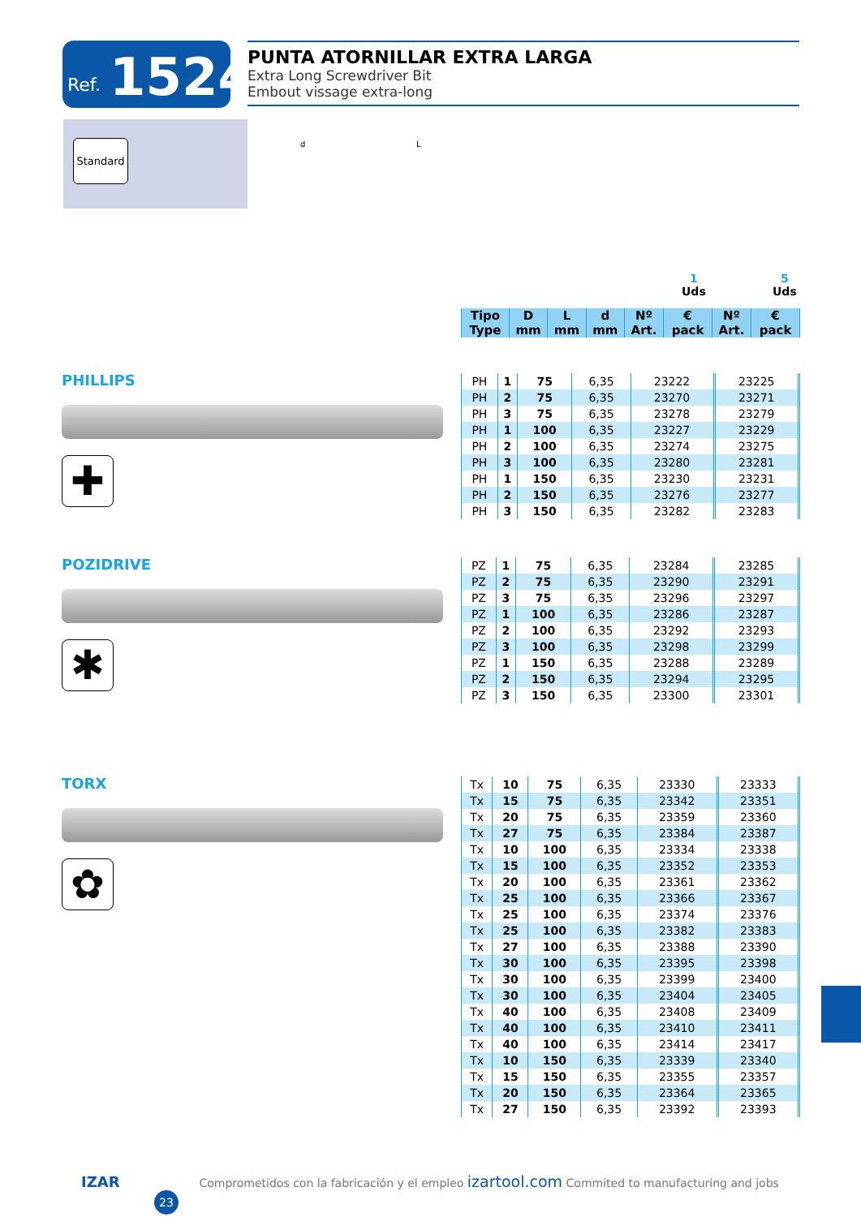Ref. 1524
PUNTA ATORNILLAR EXTRA LARGA
Extra Long Screwdriver Bit
Embout vissage extra-long
Standard
d L
1
Uds
5
Uds
| Tipo Type | D mm | L mm | d mm | Nº Art. | € pack | Nº Art. | € pack |
| --- | --- | --- | --- | --- | --- | --- | --- |
PHILLIPS
✚
POZIDRIVE
✱
TORX
✿
| PH | 1 | 75 | 6,35 | 23222 | | 23225 | |
| PH | 2 | 75 | 6,35 | 23270 | | 23271 | |
| PH | 3 | 75 | 6,35 | 23278 | | 23279 | |
| PH | 1 | 100 | 6,35 | 23227 | | 23229 | |
| PH | 2 | 100 | 6,35 | 23274 | | 23275 | |
| PH | 3 | 100 | 6,35 | 23280 | | 23281 | |
| PH | 1 | 150 | 6,35 | 23230 | | 23231 | |
| PH | 2 | 150 | 6,35 | 23276 | | 23277 | |
| PH | 3 | 150 | 6,35 | 23282 | | 23283 | |
| PZ | 1 | 75 | 6,35 | 23284 | | 23285 | |
| PZ | 2 | 75 | 6,35 | 23290 | | 23291 | |
| PZ | 3 | 75 | 6,35 | 23296 | | 23297 | |
| PZ | 1 | 100 | 6,35 | 23286 | | 23287 | |
| PZ | 2 | 100 | 6,35 | 23292 | | 23293 | |
| PZ | 3 | 100 | 6,35 | 23298 | | 23299 | |
| PZ | 1 | 150 | 6,35 | 23288 | | 23289 | |
| PZ | 2 | 150 | 6,35 | 23294 | | 23295 | |
| PZ | 3 | 150 | 6,35 | 23300 | | 23301 | |
| Tx | 10 | 75 | 6,35 | 23330 | | 23333 | |
| Tx | 15 | 75 | 6,35 | 23342 | | 23351 | |
| Tx | 20 | 75 | 6,35 | 23359 | | 23360 | |
| Tx | 27 | 75 | 6,35 | 23384 | | 23387 | |
| Tx | 10 | 100 | 6,35 | 23334 | | 23338 | |
| Tx | 15 | 100 | 6,35 | 23352 | | 23353 | |
| Tx | 20 | 100 | 6,35 | 23361 | | 23362 | |
| Tx | 25 | 100 | 6,35 | 23366 | | 23367 | |
| Tx | 25 | 100 | 6,35 | 23374 | | 23376 | |
| Tx | 25 | 100 | 6,35 | 23382 | | 23383 | |
| Tx | 27 | 100 | 6,35 | 23388 | | 23390 | |
| Tx | 30 | 100 | 6,35 | 23395 | | 23398 | |
| Tx | 30 | 100 | 6,35 | 23399 | | 23400 | |
| Tx | 30 | 100 | 6,35 | 23404 | | 23405 | |
| Tx | 40 | 100 | 6,35 | 23408 | | 23409 | |
| Tx | 40 | 100 | 6,35 | 23410 | | 23411 | |
| Tx | 40 | 100 | 6,35 | 23414 | | 23417 | |
| Tx | 10 | 150 | 6,35 | 23339 | | 23340 | |
| Tx | 15 | 150 | 6,35 | 23355 | | 23357 | |
| Tx | 20 | 150 | 6,35 | 23364 | | 23365 | |
| Tx | 27 | 150 | 6,35 | 23392 | | 23393 | |
IZAR Comprometidos con la fabricación y el empleo izartool.com Commited to manufacturing and jobs 23